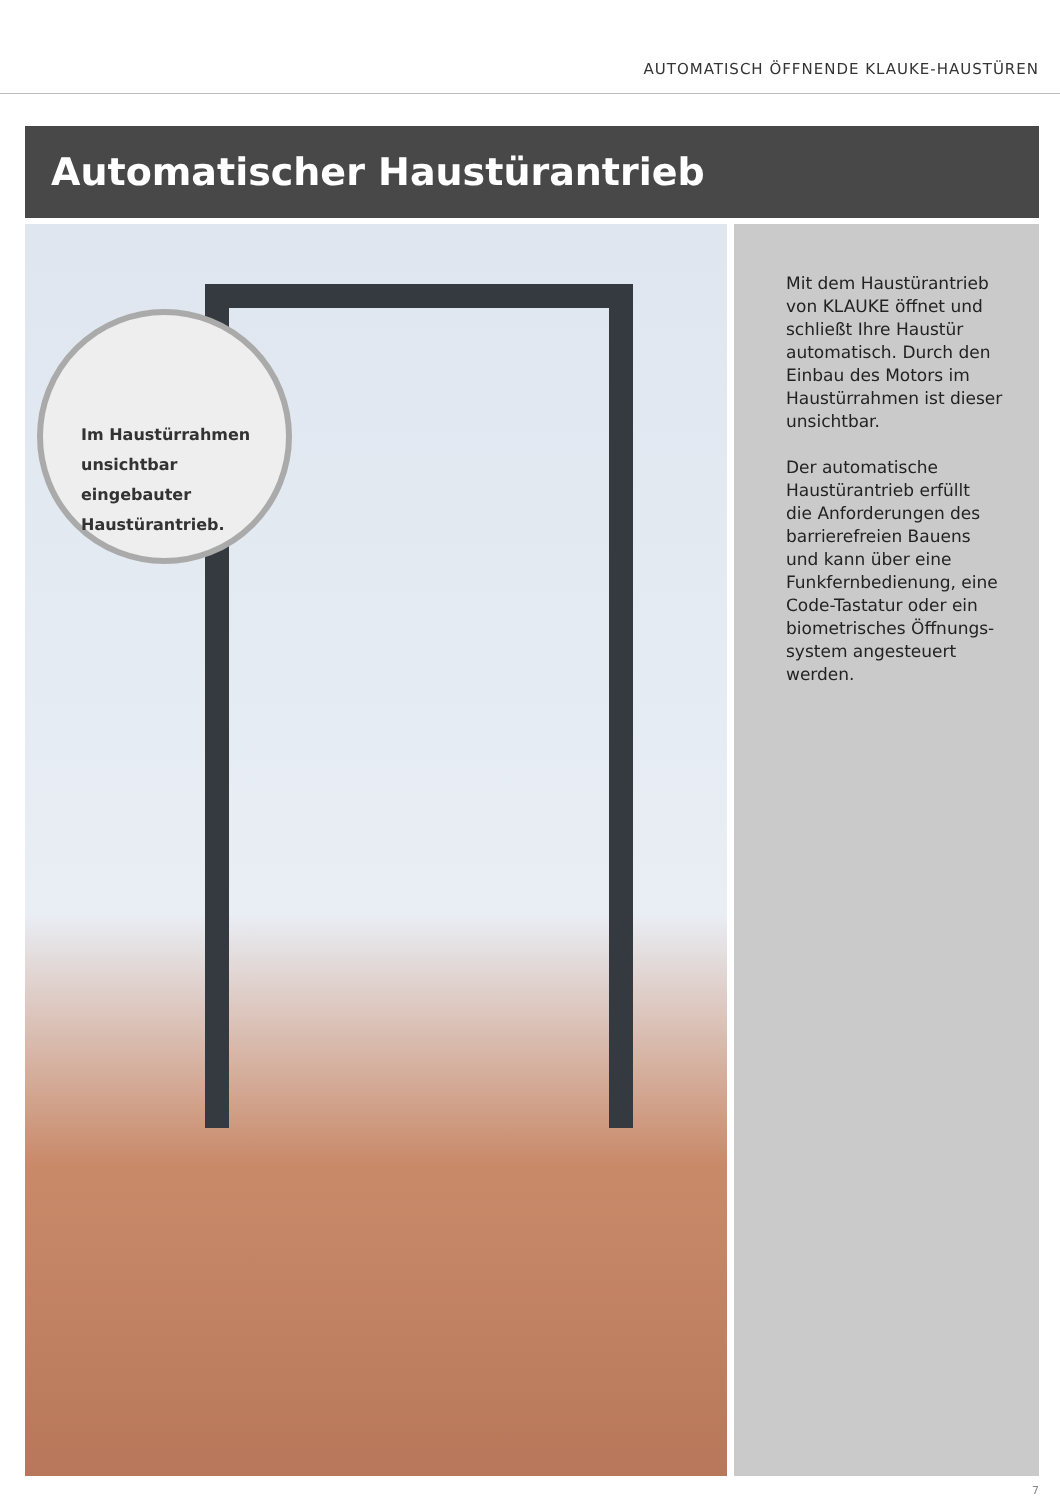AUTOMATISCH ÖFFNENDE KLAUKE-HAUSTÜREN
Automatischer Haustürantrieb
Im Haustürrahmen
unsichtbar eingebauter
Haustürantrieb.
Mit dem Haustürantrieb
von KLAUKE öffnet und
schließt Ihre Haustür
automatisch. Durch den
Einbau des Motors im
Haustürrahmen ist dieser
unsichtbar.
Der automatische
Haustürantrieb erfüllt
die Anforderungen des
barrierefreien Bauens
und kann über eine
Funkfernbedienung, eine
Code-Tastatur oder ein
biometrisches Öffnungs-
system angesteuert werden.
7